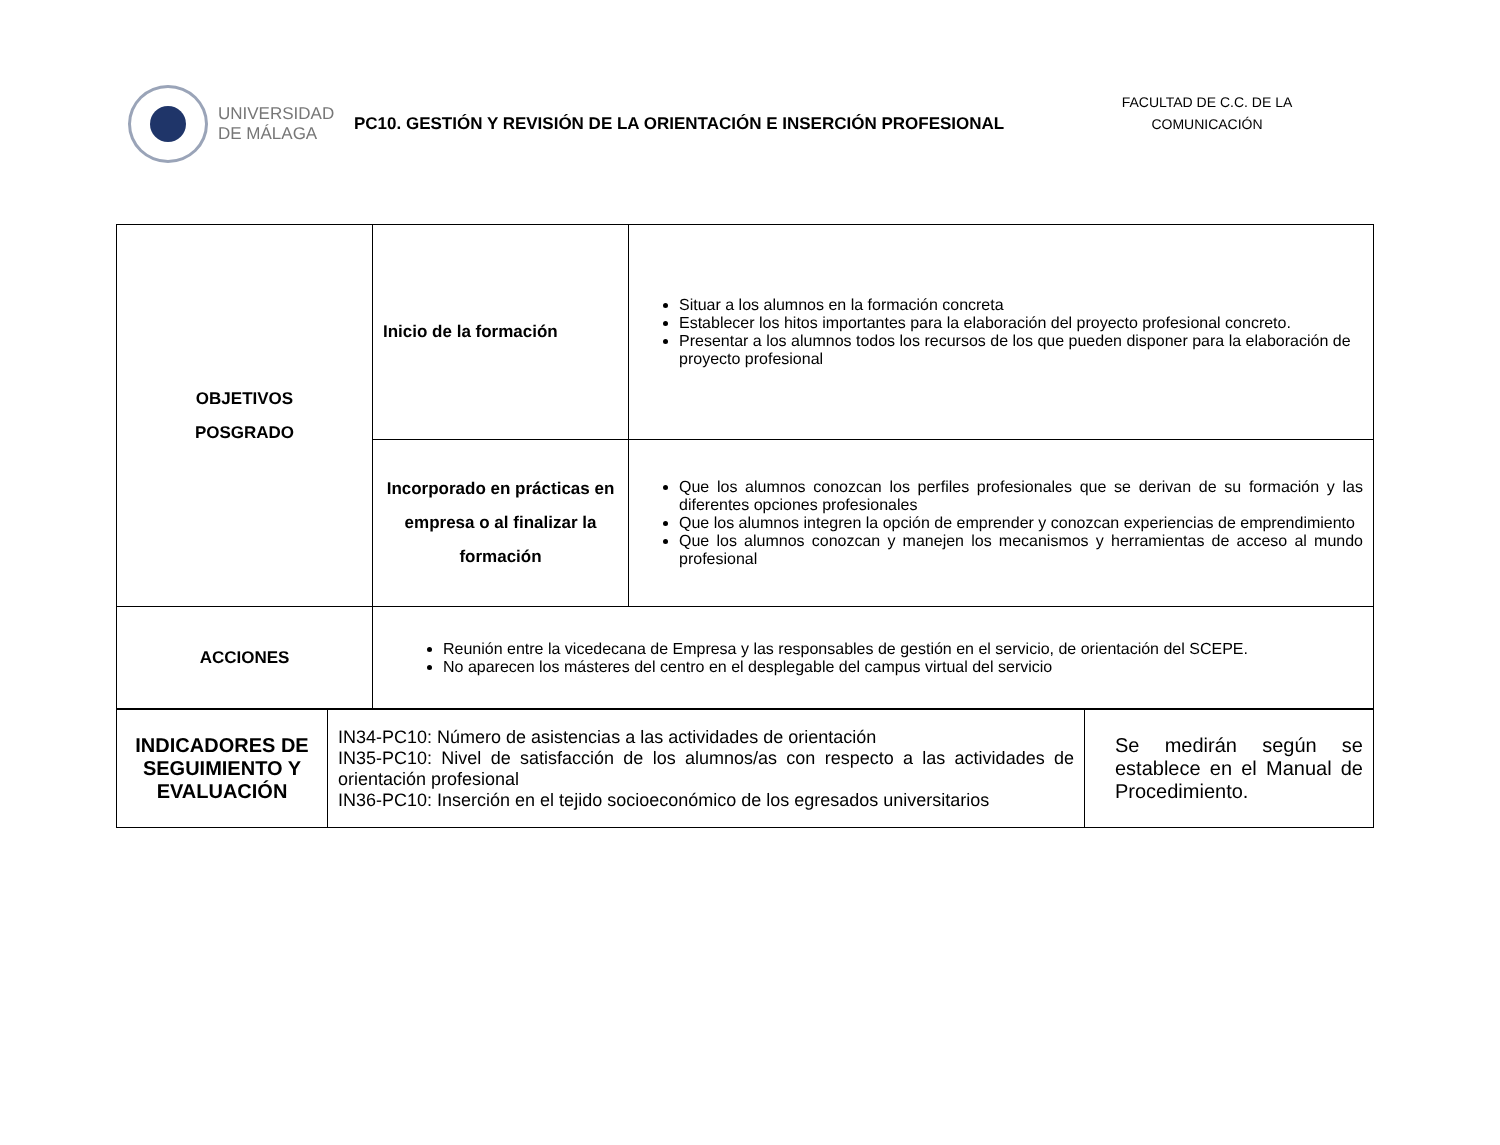UNIVERSIDAD
DE MÁLAGA
PC10. GESTIÓN Y REVISIÓN DE LA ORIENTACIÓN E INSERCIÓN PROFESIONAL
FACULTAD DE C.C. DE LA COMUNICACIÓN
| OBJETIVOS POSGRADO | Inicio de la formación | Situar a los alumnos en la formación concreta Establecer los hitos importantes para la elaboración del proyecto profesional concreto. Presentar a los alumnos todos los recursos de los que pueden disponer para la elaboración de proyecto profesional |
| | Incorporado en prácticas en empresa o al finalizar la formación | Que los alumnos conozcan los perfiles profesionales que se derivan de su formación y las diferentes opciones profesionales Que los alumnos integren la opción de emprender y conozcan experiencias de emprendimiento Que los alumnos conozcan y manejen los mecanismos y herramientas de acceso al mundo profesional |
| ACCIONES | Reunión entre la vicedecana de Empresa y las responsables de gestión en el servicio, de orientación del SCEPE. No aparecen los másteres del centro en el desplegable del campus virtual del servicio | |
| INDICADORES DE SEGUIMIENTO Y EVALUACIÓN | IN34-PC10: Número de asistencias a las actividades de orientación IN35-PC10: Nivel de satisfacción de los alumnos/as con respecto a las actividades de orientación profesional IN36-PC10: Inserción en el tejido socioeconómico de los egresados universitarios | Se medirán según se establece en el Manual de Procedimiento. |